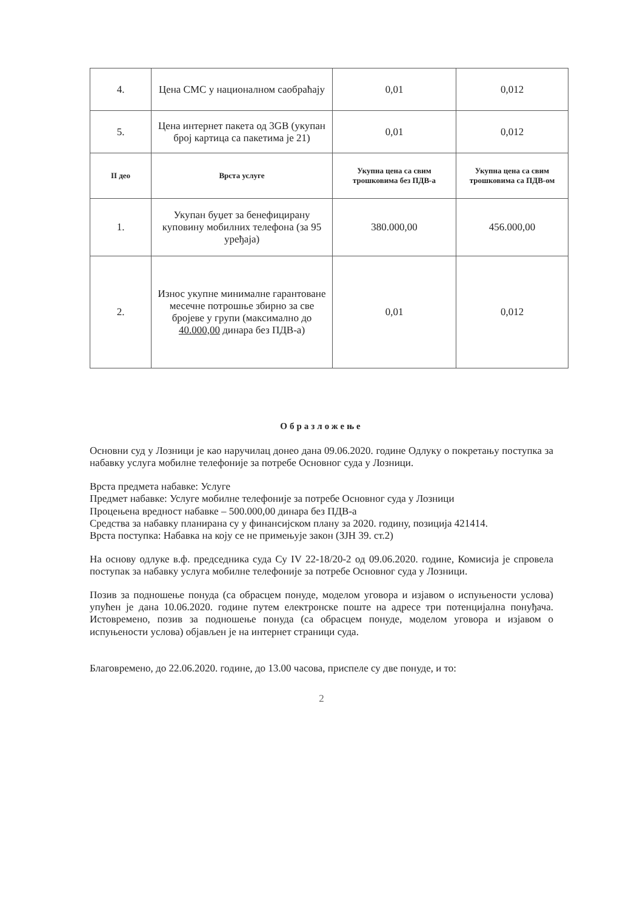| 4. | Цена СМС у националном саобраћају | 0,01 | 0,012 |
| 5. | Цена интернет пакета од 3GB (укупан број картица са пакетима је 21) | 0,01 | 0,012 |
| II део | Врста услуге | Укупна цена са свим трошковима без ПДВ-а | Укупна цена са свим трошковима са ПДВ-ом |
| 1. | Укупан буџет за бенефицирану куповину мобилних телефона (за 95 уређаја) | 380.000,00 | 456.000,00 |
| 2. | Износ укупне минималне гарантоване месечне потрошње збирно за све бројеве у групи (максимално до 40.000,00 динара без ПДВ-а) | 0,01 | 0,012 |
Образложење
Основни суд у Лозници је као наручилац донео дана 09.06.2020. године Одлуку о покретању поступка за набавку услуга мобилне телефоније за потребе Основног суда у Лозници.
Врста предмета набавке: Услуге
Предмет набавке: Услуге мобилне телефоније за потребе Основног суда у Лозници
Процењена вредност набавке – 500.000,00 динара без ПДВ-а
Средства за набавку планирана су у финансијском плану за 2020. годину, позиција 421414.
Врста поступка: Набавка на коју се не примењује закон (ЗЈН 39. ст.2)
На основу одлуке в.ф. председника суда Су IV 22-18/20-2 од 09.06.2020. године, Комисија је спровела поступак за набавку услуга мобилне телефоније за потребе Основног суда у Лозници.
Позив за подношење понуда (са обрасцем понуде, моделом уговора и изјавом о испуњености услова) упућен је дана 10.06.2020. године путем електронске поште на адресе три потенцијална понуђача. Истовремено, позив за подношење понуда (са обрасцем понуде, моделом уговора и изјавом о испуњености услова) објављен је на интернет страници суда.
Благовремено, до 22.06.2020. године, до 13.00 часова, приспеле су две понуде, и то:
2